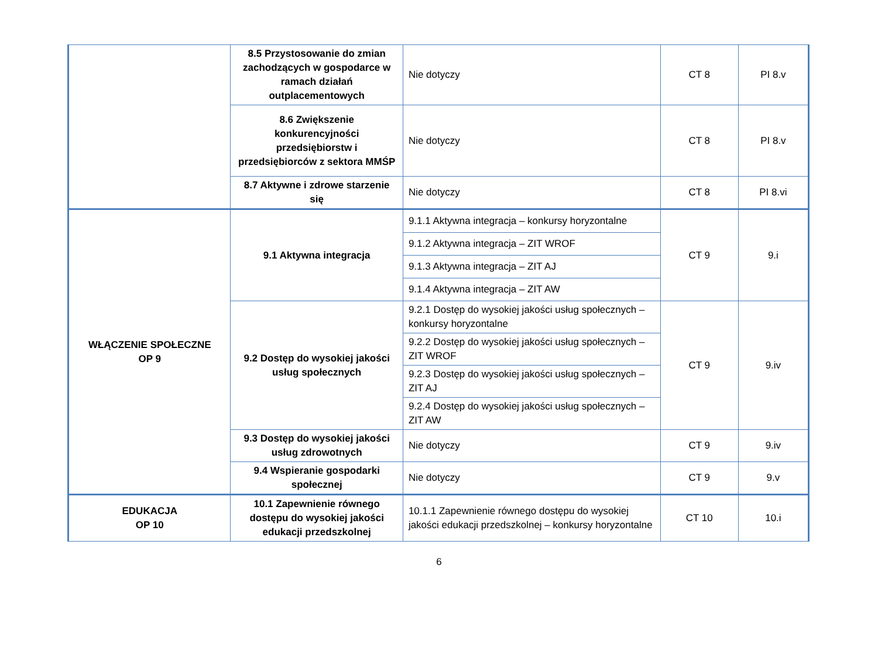| | 8.5 Przystosowanie do zmian zachodzących w gospodarce w ramach działań outplacementowych | Nie dotyczy | CT 8 | PI 8.v |
| | 8.6 Zwiększenie konkurencyjności przedsiębiorstw i przedsiębiorców z sektora MMŚP | Nie dotyczy | CT 8 | PI 8.v |
| | 8.7 Aktywne i zdrowe starzenie się | Nie dotyczy | CT 8 | PI 8.vi |
| WŁĄCZENIE SPOŁECZNE OP 9 | 9.1 Aktywna integracja | 9.1.1 Aktywna integracja – konkursy horyzontalne | CT 9 | 9.i |
| | | 9.1.2 Aktywna integracja – ZIT WROF | | |
| | | 9.1.3 Aktywna integracja – ZIT AJ | | |
| | | 9.1.4 Aktywna integracja – ZIT AW | | |
| | 9.2 Dostęp do wysokiej jakości usług społecznych | 9.2.1 Dostęp do wysokiej jakości usług społecznych – konkursy horyzontalne | CT 9 | 9.iv |
| | | 9.2.2 Dostęp do wysokiej jakości usług społecznych – ZIT WROF | | |
| | | 9.2.3 Dostęp do wysokiej jakości usług społecznych – ZIT AJ | | |
| | | 9.2.4 Dostęp do wysokiej jakości usług społecznych – ZIT AW | | |
| | 9.3 Dostęp do wysokiej jakości usług zdrowotnych | Nie dotyczy | CT 9 | 9.iv |
| | 9.4 Wspieranie gospodarki społecznej | Nie dotyczy | CT 9 | 9.v |
| EDUKACJA OP 10 | 10.1 Zapewnienie równego dostępu do wysokiej jakości edukacji przedszkolnej | 10.1.1 Zapewnienie równego dostępu do wysokiej jakości edukacji przedszkolnej – konkursy horyzontalne | CT 10 | 10.i |
6